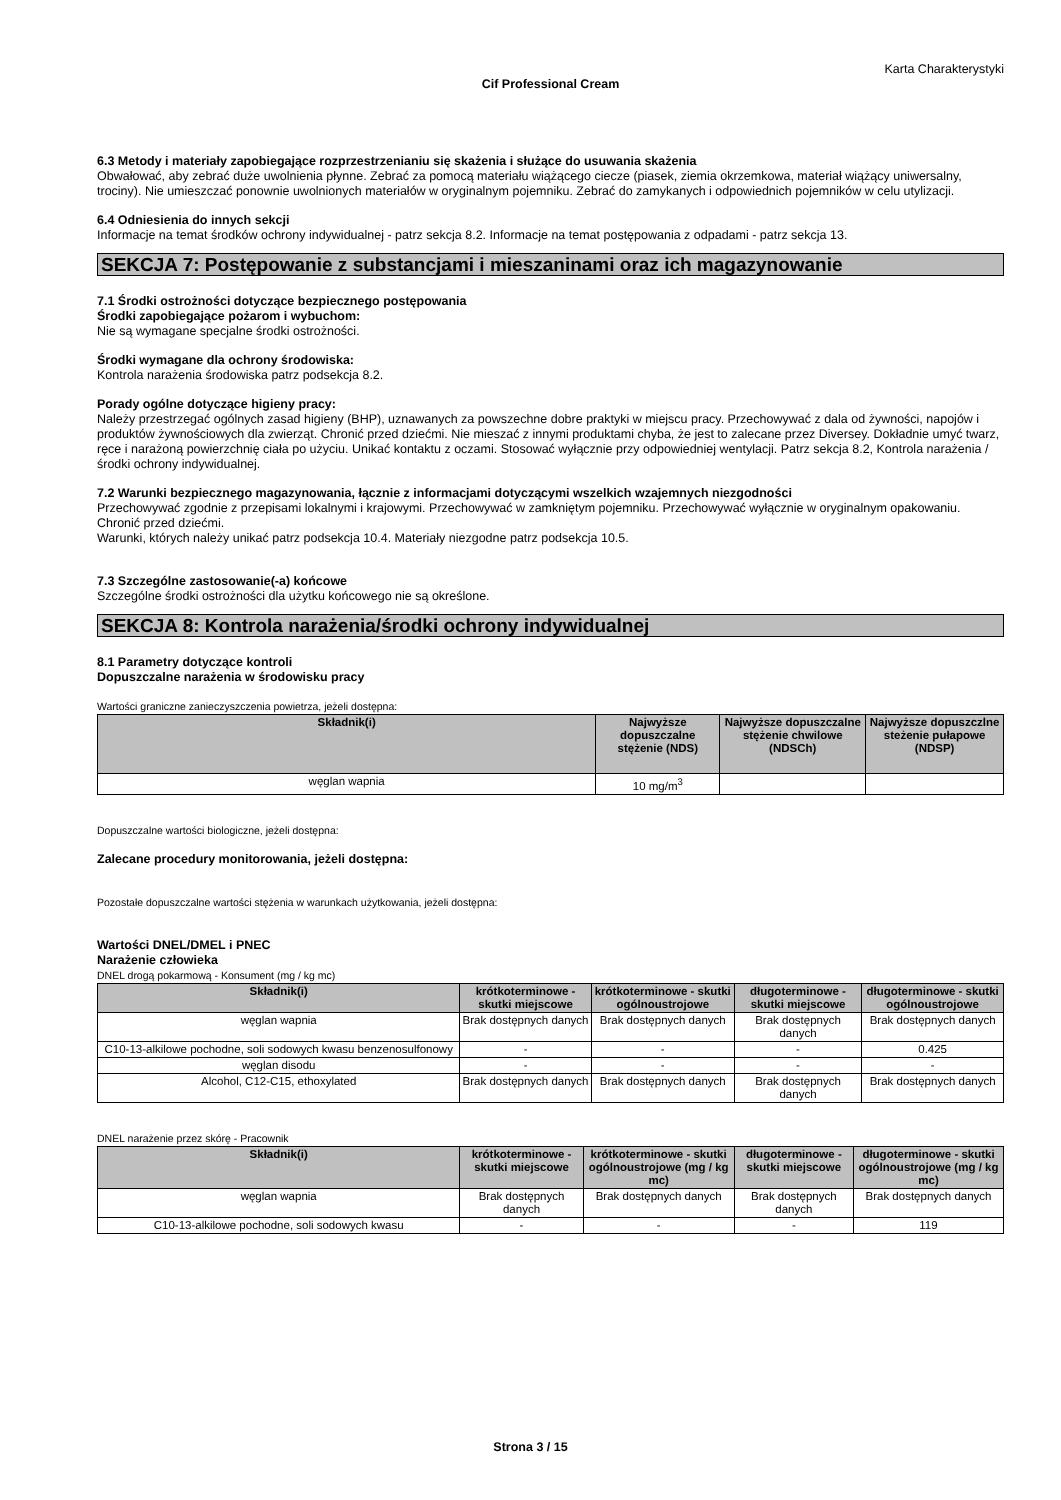Karta Charakterystyki
Cif Professional Cream
6.3 Metody i materiały zapobiegające rozprzestrzenianiu się skażenia i służące do usuwania skażenia
Obwałować, aby zebrać duże uwolnienia płynne. Zebrać za pomocą materiału wiążącego ciecze (piasek, ziemia okrzemkowa, materiał wiążący uniwersalny, trociny). Nie umieszczać ponownie uwolnionych materiałów w oryginalnym pojemniku. Zebrać do zamykanych i odpowiednich pojemników w celu utylizacji.
6.4 Odniesienia do innych sekcji
Informacje na temat środków ochrony indywidualnej - patrz sekcja 8.2. Informacje na temat postępowania z odpadami - patrz sekcja 13.
SEKCJA 7: Postępowanie z substancjami i mieszaninami oraz ich magazynowanie
7.1 Środki ostrożności dotyczące bezpiecznego postępowania
Środki zapobiegające pożarom i wybuchom:
Nie są wymagane specjalne środki ostrożności.
Środki wymagane dla ochrony środowiska:
Kontrola narażenia środowiska patrz podsekcja 8.2.
Porady ogólne dotyczące higieny pracy:
Należy przestrzegać ogólnych zasad higieny (BHP), uznawanych za powszechne dobre praktyki w miejscu pracy. Przechowywać z dala od żywności, napojów i produktów żywnościowych dla zwierząt. Chronić przed dziećmi. Nie mieszać z innymi produktami chyba, że jest to zalecane przez Diversey. Dokładnie umyć twarz, ręce i narażoną powierzchnię ciała po użyciu. Unikać kontaktu z oczami. Stosować wyłącznie przy odpowiedniej wentylacji. Patrz sekcja 8.2, Kontrola narażenia / środki ochrony indywidualnej.
7.2 Warunki bezpiecznego magazynowania, łącznie z informacjami dotyczącymi wszelkich wzajemnych niezgodności
Przechowywać zgodnie z przepisami lokalnymi i krajowymi. Przechowywać w zamkniętym pojemniku. Przechowywać wyłącznie w oryginalnym opakowaniu. Chronić przed dziećmi.
Warunki, których należy unikać patrz podsekcja 10.4. Materiały niezgodne patrz podsekcja 10.5.
7.3 Szczególne zastosowanie(-a) końcowe
Szczególne środki ostrożności dla użytku końcowego nie są określone.
SEKCJA 8: Kontrola narażenia/środki ochrony indywidualnej
8.1 Parametry dotyczące kontroli
Dopuszczalne narażenia w środowisku pracy
Wartości graniczne zanieczyszczenia powietrza, jeżeli dostępna:
| Składnik(i) | Najwyższe dopuszczalne stężenie (NDS) | Najwyższe dopuszczalne stężenie chwilowe (NDSCh) | Najwyższe dopuszczlne steżenie pułapowe (NDSP) |
| --- | --- | --- | --- |
| węglan wapnia | 10 mg/m<sup>3</sup> | | |
Dopuszczalne wartości biologiczne, jeżeli dostępna:
Zalecane procedury monitorowania, jeżeli dostępna:
Pozostałe dopuszczalne wartości stężenia w warunkach użytkowania, jeżeli dostępna:
Wartości DNEL/DMEL i PNEC
Narażenie człowieka
DNEL drogą pokarmową - Konsument (mg / kg mc)
| Składnik(i) | krótkoterminowe - skutki miejscowe | krótkoterminowe - skutki ogólnoustrojowe | długoterminowe - skutki miejscowe | długoterminowe - skutki ogólnoustrojowe |
| --- | --- | --- | --- | --- |
| węglan wapnia | Brak dostępnych danych | Brak dostępnych danych | Brak dostępnych danych | Brak dostępnych danych |
| C10-13-alkilowe pochodne, soli sodowych kwasu benzenosulfonowy | - | - | - | 0.425 |
| węglan disodu | - | - | - | - |
| Alcohol, C12-C15, ethoxylated | Brak dostępnych danych | Brak dostępnych danych | Brak dostępnych danych | Brak dostępnych danych |
DNEL narażenie przez skórę - Pracownik
| Składnik(i) | krótkoterminowe - skutki miejscowe | krótkoterminowe - skutki ogólnoustrojowe (mg / kg mc) | długoterminowe - skutki miejscowe | długoterminowe - skutki ogólnoustrojowe (mg / kg mc) |
| --- | --- | --- | --- | --- |
| węglan wapnia | Brak dostępnych danych | Brak dostępnych danych | Brak dostępnych danych | Brak dostępnych danych |
| C10-13-alkilowe pochodne, soli sodowych kwasu | - | - | - | 119 |
Strona 3 / 15